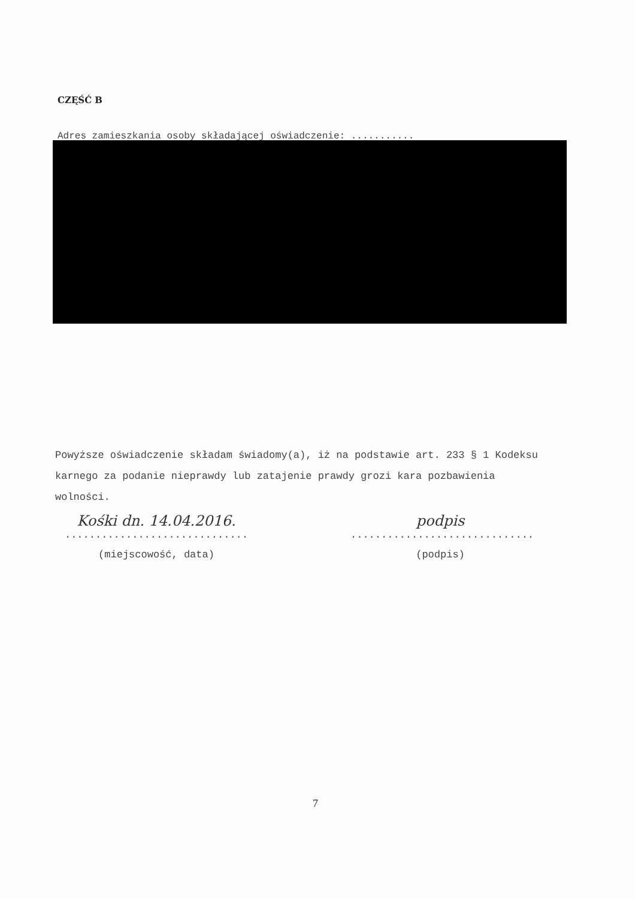CZĘŚĆ B
Adres zamieszkania osoby składającej oświadczenie: ...........
Powyższe oświadczenie składam świadomy(a), iż na podstawie art. 233 § 1 Kodeksu karnego za podanie nieprawdy lub zatajenie prawdy grozi kara pozbawienia wolności.
Kośki dn. 14.04.2016.
..............................
(miejscowość, data)
podpis
..............................
(podpis)
7